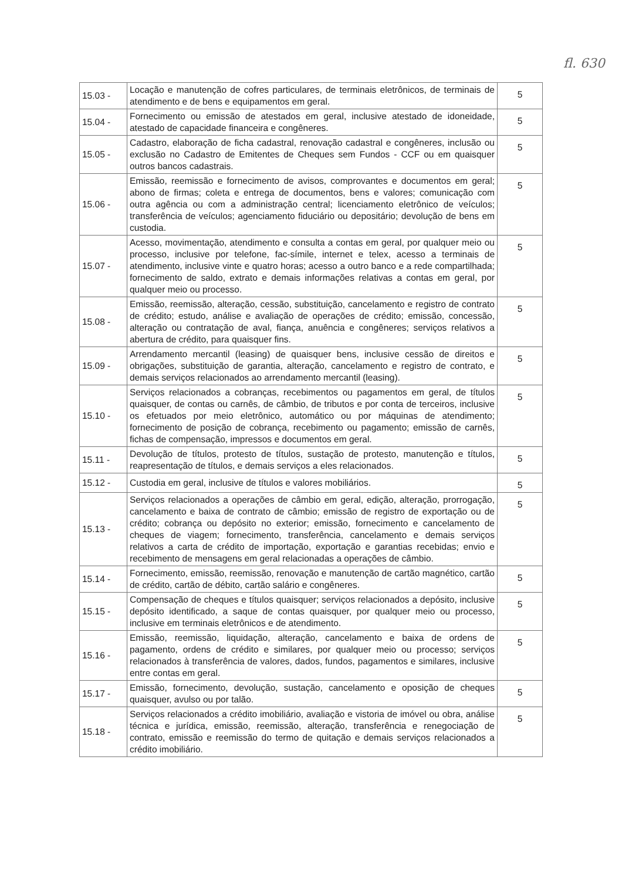fl. 630
| 15.03 - | Locação e manutenção de cofres particulares, de terminais eletrônicos, de terminais de atendimento e de bens e equipamentos em geral. | 5 |
| 15.04 - | Fornecimento ou emissão de atestados em geral, inclusive atestado de idoneidade, atestado de capacidade financeira e congêneres. | 5 |
| 15.05 - | Cadastro, elaboração de ficha cadastral, renovação cadastral e congêneres, inclusão ou exclusão no Cadastro de Emitentes de Cheques sem Fundos - CCF ou em quaisquer outros bancos cadastrais. | 5 |
| 15.06 - | Emissão, reemissão e fornecimento de avisos, comprovantes e documentos em geral; abono de firmas; coleta e entrega de documentos, bens e valores; comunicação com outra agência ou com a administração central; licenciamento eletrônico de veículos; transferência de veículos; agenciamento fiduciário ou depositário; devolução de bens em custodia. | 5 |
| 15.07 - | Acesso, movimentação, atendimento e consulta a contas em geral, por qualquer meio ou processo, inclusive por telefone, fac-símile, internet e telex, acesso a terminais de atendimento, inclusive vinte e quatro horas; acesso a outro banco e a rede compartilhada; fornecimento de saldo, extrato e demais informações relativas a contas em geral, por qualquer meio ou processo. | 5 |
| 15.08 - | Emissão, reemissão, alteração, cessão, substituição, cancelamento e registro de contrato de crédito; estudo, análise e avaliação de operações de crédito; emissão, concessão, alteração ou contratação de aval, fiança, anuência e congêneres; serviços relativos a abertura de crédito, para quaisquer fins. | 5 |
| 15.09 - | Arrendamento mercantil (leasing) de quaisquer bens, inclusive cessão de direitos e obrigações, substituição de garantia, alteração, cancelamento e registro de contrato, e demais serviços relacionados ao arrendamento mercantil (leasing). | 5 |
| 15.10 - | Serviços relacionados a cobranças, recebimentos ou pagamentos em geral, de títulos quaisquer, de contas ou carnês, de câmbio, de tributos e por conta de terceiros, inclusive os efetuados por meio eletrônico, automático ou por máquinas de atendimento; fornecimento de posição de cobrança, recebimento ou pagamento; emissão de carnês, fichas de compensação, impressos e documentos em geral. | 5 |
| 15.11 - | Devolução de títulos, protesto de títulos, sustação de protesto, manutenção e títulos, reapresentação de títulos, e demais serviços a eles relacionados. | 5 |
| 15.12 - | Custodia em geral, inclusive de títulos e valores mobiliários. | 5 |
| 15.13 - | Serviços relacionados a operações de câmbio em geral, edição, alteração, prorrogação, cancelamento e baixa de contrato de câmbio; emissão de registro de exportação ou de crédito; cobrança ou depósito no exterior; emissão, fornecimento e cancelamento de cheques de viagem; fornecimento, transferência, cancelamento e demais serviços relativos a carta de crédito de importação, exportação e garantias recebidas; envio e recebimento de mensagens em geral relacionadas a operações de câmbio. | 5 |
| 15.14 - | Fornecimento, emissão, reemissão, renovação e manutenção de cartão magnético, cartão de crédito, cartão de débito, cartão salário e congêneres. | 5 |
| 15.15 - | Compensação de cheques e títulos quaisquer; serviços relacionados a depósito, inclusive depósito identificado, a saque de contas quaisquer, por qualquer meio ou processo, inclusive em terminais eletrônicos e de atendimento. | 5 |
| 15.16 - | Emissão, reemissão, liquidação, alteração, cancelamento e baixa de ordens de pagamento, ordens de crédito e similares, por qualquer meio ou processo; serviços relacionados à transferência de valores, dados, fundos, pagamentos e similares, inclusive entre contas em geral. | 5 |
| 15.17 - | Emissão, fornecimento, devolução, sustação, cancelamento e oposição de cheques quaisquer, avulso ou por talão. | 5 |
| 15.18 - | Serviços relacionados a crédito imobiliário, avaliação e vistoria de imóvel ou obra, análise técnica e jurídica, emissão, reemissão, alteração, transferência e renegociação de contrato, emissão e reemissão do termo de quitação e demais serviços relacionados a crédito imobiliário. | 5 |